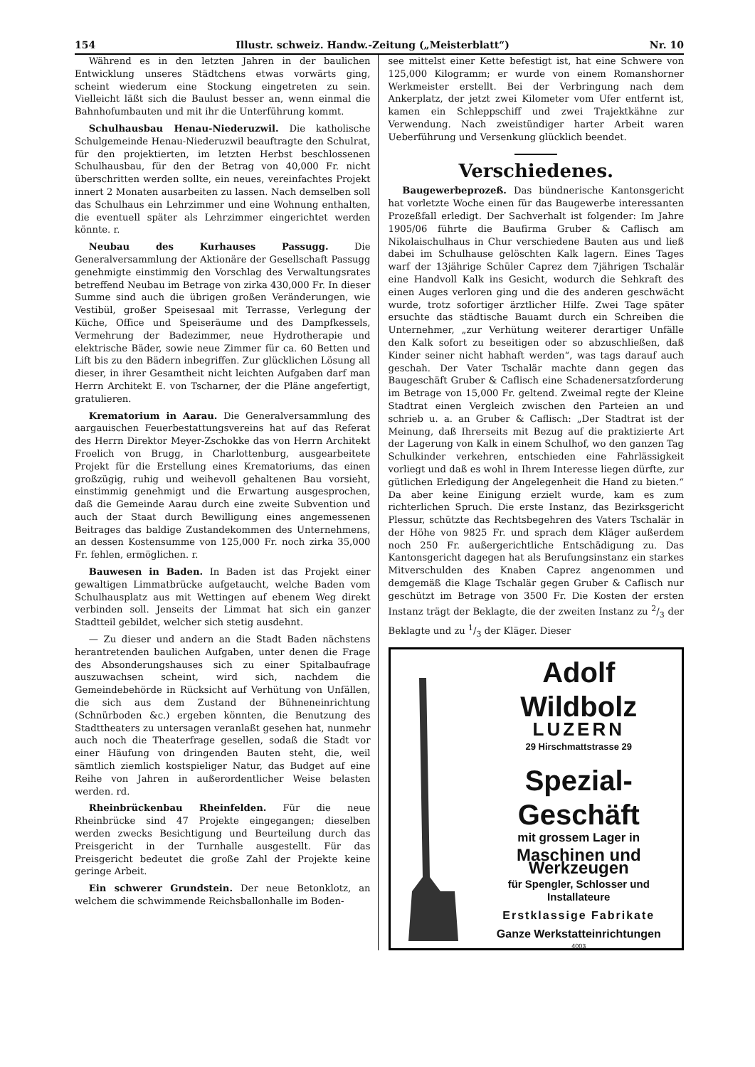154 Illustr. schweiz. Handw.-Zeitung („Meisterblatt“) Nr. 10
Während es in den letzten Jahren in der baulichen Entwicklung unseres Städtchens etwas vorwärts ging, scheint wiederum eine Stockung eingetreten zu sein. Vielleicht läßt sich die Baulust besser an, wenn einmal die Bahnhofumbauten und mit ihr die Unterführung kommt.
Schulhausbau Henau-Niederuzwil. Die katholische Schulgemeinde Henau-Niederuzwil beauftragte den Schulrat, für den projektierten, im letzten Herbst beschlossenen Schulhausbau, für den der Betrag von 40,000 Fr. nicht überschritten werden sollte, ein neues, vereinfachtes Projekt innert 2 Monaten ausarbeiten zu lassen. Nach demselben soll das Schulhaus ein Lehrzimmer und eine Wohnung enthalten, die eventuell später als Lehrzimmer eingerichtet werden könnte. r.
Neubau des Kurhauses Passugg. Die Generalversammlung der Aktionäre der Gesellschaft Passugg genehmigte einstimmig den Vorschlag des Verwaltungsrates betreffend Neubau im Betrage von zirka 430,000 Fr. In dieser Summe sind auch die übrigen großen Veränderungen, wie Vestibül, großer Speisesaal mit Terrasse, Verlegung der Küche, Office und Speiseräume und des Dampfkessels, Vermehrung der Badezimmer, neue Hydrotherapie und elektrische Bäder, sowie neue Zimmer für ca. 60 Betten und Lift bis zu den Bädern inbegriffen. Zur glücklichen Lösung all dieser, in ihrer Gesamtheit nicht leichten Aufgaben darf man Herrn Architekt E. von Tscharner, der die Pläne angefertigt, gratulieren.
Krematorium in Aarau. Die Generalversammlung des aargauischen Feuerbestattungsvereins hat auf das Referat des Herrn Direktor Meyer-Zschokke das von Herrn Architekt Froelich von Brugg, in Charlottenburg, ausgearbeitete Projekt für die Erstellung eines Krematoriums, das einen großzügig, ruhig und weihevoll gehaltenen Bau vorsieht, einstimmig genehmigt und die Erwartung ausgesprochen, daß die Gemeinde Aarau durch eine zweite Subvention und auch der Staat durch Bewilligung eines angemessenen Beitrages das baldige Zustandekommen des Unternehmens, an dessen Kostensumme von 125,000 Fr. noch zirka 35,000 Fr. fehlen, ermöglichen. r.
Bauwesen in Baden. In Baden ist das Projekt einer gewaltigen Limmatbrücke aufgetaucht, welche Baden vom Schulhausplatz aus mit Wettingen auf ebenem Weg direkt verbinden soll. Jenseits der Limmat hat sich ein ganzer Stadtteil gebildet, welcher sich stetig ausdehnt.
— Zu dieser und andern an die Stadt Baden nächstens herantretenden baulichen Aufgaben, unter denen die Frage des Absonderungshauses sich zu einer Spitalbaufrage auszuwachsen scheint, wird sich, nachdem die Gemeindebehörde in Rücksicht auf Verhütung von Unfällen, die sich aus dem Zustand der Bühneneinrichtung (Schnürboden &c.) ergeben könnten, die Benutzung des Stadttheaters zu untersagen veranlaßt gesehen hat, nunmehr auch noch die Theaterfrage gesellen, sodaß die Stadt vor einer Häufung von dringenden Bauten steht, die, weil sämtlich ziemlich kostspieliger Natur, das Budget auf eine Reihe von Jahren in außerordentlicher Weise belasten werden. rd.
Rheinbrückenbau Rheinfelden. Für die neue Rheinbrücke sind 47 Projekte eingegangen; dieselben werden zwecks Besichtigung und Beurteilung durch das Preisgericht in der Turnhalle ausgestellt. Für das Preisgericht bedeutet die große Zahl der Projekte keine geringe Arbeit.
Ein schwerer Grundstein. Der neue Betonklotz, an welchem die schwimmende Reichsballonhalle im Boden-
see mittelst einer Kette befestigt ist, hat eine Schwere von 125,000 Kilogramm; er wurde von einem Romanshorner Werkmeister erstellt. Bei der Verbringung nach dem Ankerplatz, der jetzt zwei Kilometer vom Ufer entfernt ist, kamen ein Schleppschiff und zwei Trajektkähne zur Verwendung. Nach zweistündiger harter Arbeit waren Ueberführung und Versenkung glücklich beendet.
Verschiedenes.
Baugewerbeprozeß. Das bündnerische Kantonsgericht hat vorletzte Woche einen für das Baugewerbe interessanten Prozeßfall erledigt. Der Sachverhalt ist folgender: Im Jahre 1905/06 führte die Baufirma Gruber & Caflisch am Nikolaischulhaus in Chur verschiedene Bauten aus und ließ dabei im Schulhause gelöschten Kalk lagern. Eines Tages warf der 13jährige Schüler Caprez dem 7jährigen Tschalär eine Handvoll Kalk ins Gesicht, wodurch die Sehkraft des einen Auges verloren ging und die des anderen geschwächt wurde, trotz sofortiger ärztlicher Hilfe. Zwei Tage später ersuchte das städtische Bauamt durch ein Schreiben die Unternehmer, „zur Verhütung weiterer derartiger Unfälle den Kalk sofort zu beseitigen oder so abzuschließen, daß Kinder seiner nicht habhaft werden“, was tags darauf auch geschah. Der Vater Tschalär machte dann gegen das Baugeschäft Gruber & Caflisch eine Schadenersatzforderung im Betrage von 15,000 Fr. geltend. Zweimal regte der Kleine Stadtrat einen Vergleich zwischen den Parteien an und schrieb u. a. an Gruber & Caflisch: „Der Stadtrat ist der Meinung, daß Ihrerseits mit Bezug auf die praktizierte Art der Lagerung von Kalk in einem Schulhof, wo den ganzen Tag Schulkinder verkehren, entschieden eine Fahrlässigkeit vorliegt und daß es wohl in Ihrem Interesse liegen dürfte, zur gütlichen Erledigung der Angelegenheit die Hand zu bieten.“ Da aber keine Einigung erzielt wurde, kam es zum richterlichen Spruch. Die erste Instanz, das Bezirksgericht Plessur, schützte das Rechtsbegehren des Vaters Tschalär in der Höhe von 9825 Fr. und sprach dem Kläger außerdem noch 250 Fr. außergerichtliche Entschädigung zu. Das Kantonsgericht dagegen hat als Berufungsinstanz ein starkes Mitverschulden des Knaben Caprez angenommen und demgemäß die Klage Tschalär gegen Gruber & Caflisch nur geschützt im Betrage von 3500 Fr. Die Kosten der ersten Instanz trägt der Beklagte, die der zweiten Instanz zu 2/3 der Beklagte und zu 1/3 der Kläger. Dieser
Adolf Wildbolz
LUZERN
29 Hirschmattstrasse 29
Spezial-Geschäft
mit grossem Lager in
Maschinen und Werkzeugen
für Spengler, Schlosser und Installateure
Erstklassige Fabrikate
Ganze Werkstatteinrichtungen
4003